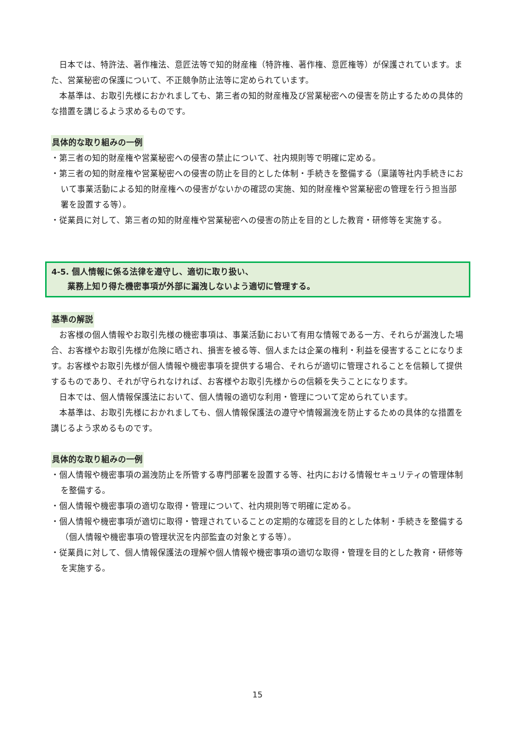日本では、特許法、著作権法、意匠法等で知的財産権（特許権、著作権、意匠権等）が保護されています。また、営業秘密の保護について、不正競争防止法等に定められています。
本基準は、お取引先様におかれましても、第三者の知的財産権及び営業秘密への侵害を防止するための具体的な措置を講じるよう求めるものです。
具体的な取り組みの一例
・第三者の知的財産権や営業秘密への侵害の禁止について、社内規則等で明確に定める。
・第三者の知的財産権や営業秘密への侵害の防止を目的とした体制・手続きを整備する（稟議等社内手続きにおいて事業活動による知的財産権への侵害がないかの確認の実施、知的財産権や営業秘密の管理を行う担当部署を設置する等）。
・従業員に対して、第三者の知的財産権や営業秘密への侵害の防止を目的とした教育・研修等を実施する。
4-5. 個人情報に係る法律を遵守し、適切に取り扱い、
  業務上知り得た機密事項が外部に漏洩しないよう適切に管理する。
基準の解説
お客様の個人情報やお取引先様の機密事項は、事業活動において有用な情報である一方、それらが漏洩した場合、お客様やお取引先様が危険に晒され、損害を被る等、個人または企業の権利・利益を侵害することになります。お客様やお取引先様が個人情報や機密事項を提供する場合、それらが適切に管理されることを信頼して提供するものであり、それが守られなければ、お客様やお取引先様からの信頼を失うことになります。
日本では、個人情報保護法において、個人情報の適切な利用・管理について定められています。
本基準は、お取引先様におかれましても、個人情報保護法の遵守や情報漏洩を防止するための具体的な措置を講じるよう求めるものです。
具体的な取り組みの一例
・個人情報や機密事項の漏洩防止を所管する専門部署を設置する等、社内における情報セキュリティの管理体制を整備する。
・個人情報や機密事項の適切な取得・管理について、社内規則等で明確に定める。
・個人情報や機密事項が適切に取得・管理されていることの定期的な確認を目的とした体制・手続きを整備する（個人情報や機密事項の管理状況を内部監査の対象とする等）。
・従業員に対して、個人情報保護法の理解や個人情報や機密事項の適切な取得・管理を目的とした教育・研修等を実施する。
15